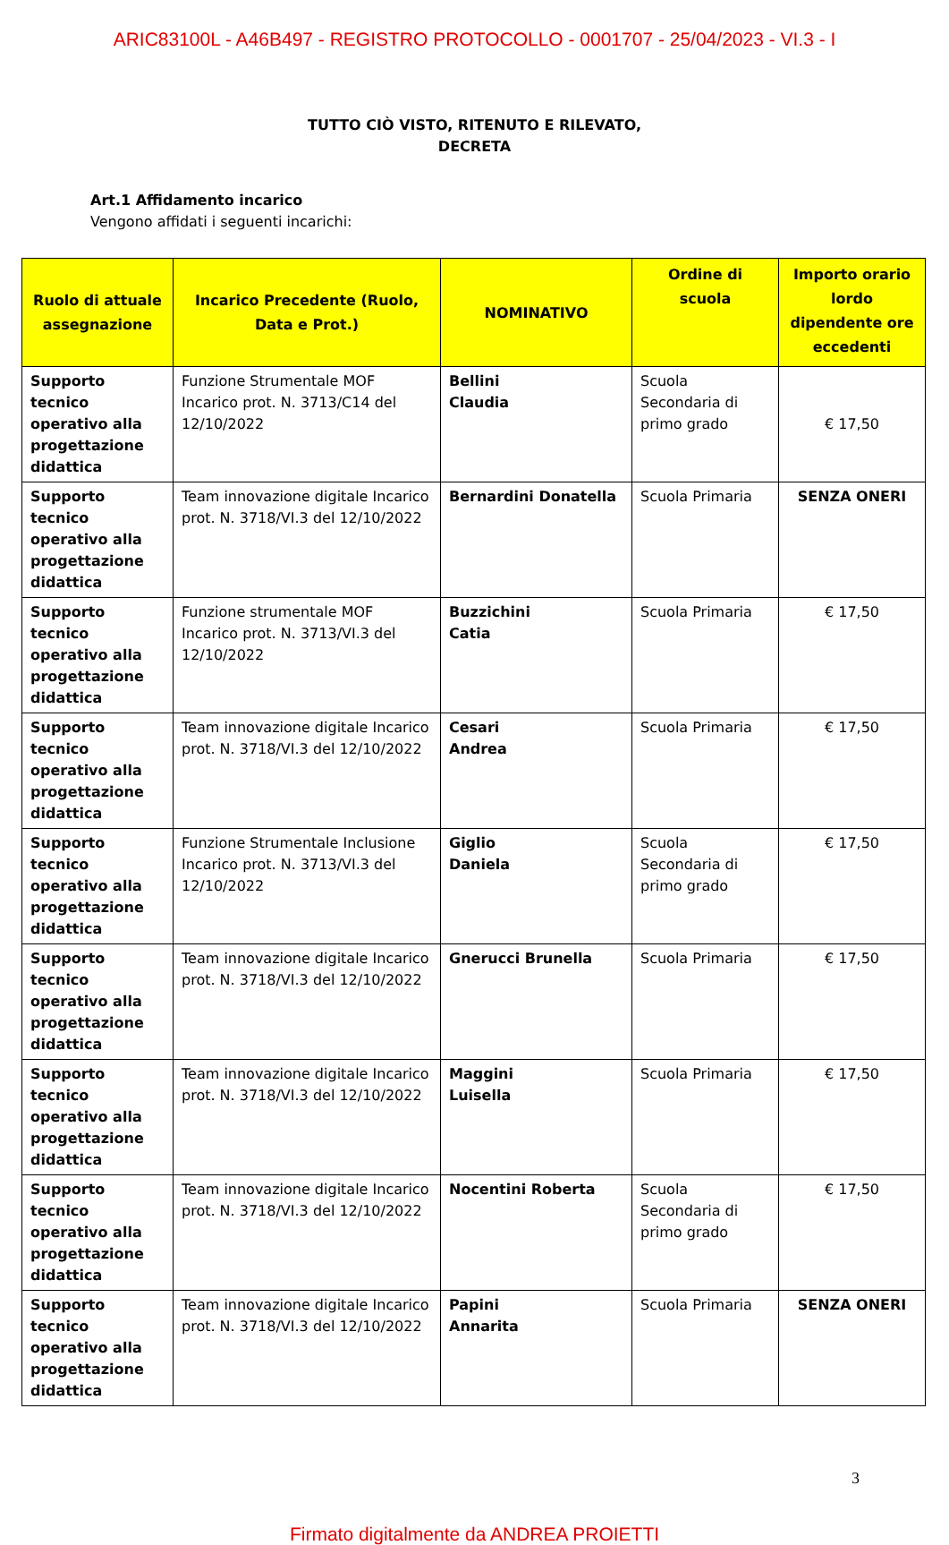ARIC83100L - A46B497 - REGISTRO PROTOCOLLO - 0001707 - 25/04/2023 - VI.3 - I
TUTTO CIÒ VISTO, RITENUTO E RILEVATO,
DECRETA
Art.1 Affidamento incarico
Vengono affidati i seguenti incarichi:
| Ruolo di attuale assegnazione | Incarico Precedente (Ruolo, Data e Prot.) | NOMINATIVO | Ordine di scuola | Importo orario lordo dipendente ore eccedenti |
| --- | --- | --- | --- | --- |
| Supporto tecnico operativo alla progettazione didattica | Funzione Strumentale MOF Incarico prot. N. 3713/C14 del 12/10/2022 | Bellini Claudia | Scuola Secondaria di primo grado | € 17,50 |
| Supporto tecnico operativo alla progettazione didattica | Team innovazione digitale Incarico prot. N. 3718/VI.3 del 12/10/2022 | Bernardini Donatella | Scuola Primaria | SENZA ONERI |
| Supporto tecnico operativo alla progettazione didattica | Funzione strumentale MOF Incarico prot. N. 3713/VI.3 del 12/10/2022 | Buzzichini Catia | Scuola Primaria | € 17,50 |
| Supporto tecnico operativo alla progettazione didattica | Team innovazione digitale Incarico prot. N. 3718/VI.3 del 12/10/2022 | Cesari Andrea | Scuola Primaria | € 17,50 |
| Supporto tecnico operativo alla progettazione didattica | Funzione Strumentale Inclusione Incarico prot. N. 3713/VI.3 del 12/10/2022 | Giglio Daniela | Scuola Secondaria di primo grado | € 17,50 |
| Supporto tecnico operativo alla progettazione didattica | Team innovazione digitale Incarico prot. N. 3718/VI.3 del 12/10/2022 | Gnerucci Brunella | Scuola Primaria | € 17,50 |
| Supporto tecnico operativo alla progettazione didattica | Team innovazione digitale Incarico prot. N. 3718/VI.3 del 12/10/2022 | Maggini Luisella | Scuola Primaria | € 17,50 |
| Supporto tecnico operativo alla progettazione didattica | Team innovazione digitale Incarico prot. N. 3718/VI.3 del 12/10/2022 | Nocentini Roberta | Scuola Secondaria di primo grado | € 17,50 |
| Supporto tecnico operativo alla progettazione didattica | Team innovazione digitale Incarico prot. N. 3718/VI.3 del 12/10/2022 | Papini Annarita | Scuola Primaria | SENZA ONERI |
3
Firmato digitalmente da ANDREA PROIETTI